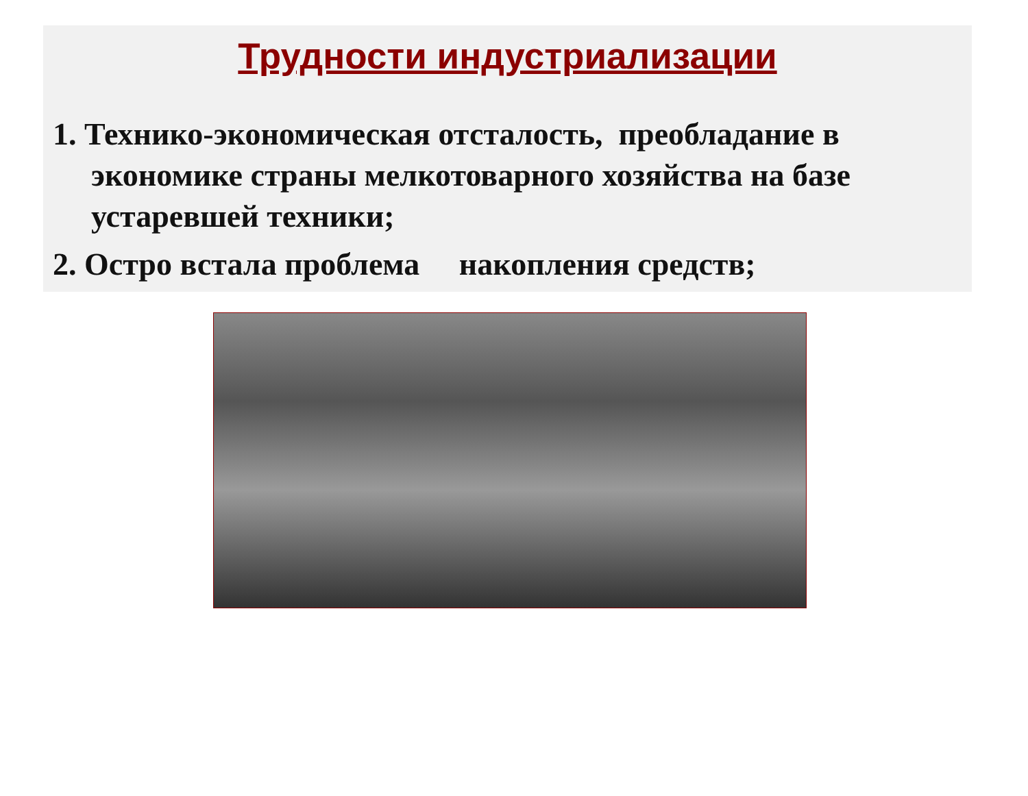Трудности индустриализации
1. Технико-экономическая отсталость, преобладание в экономике страны мелкотоварного хозяйства на базе устаревшей техники;
2. Остро встала проблема накопления средств;